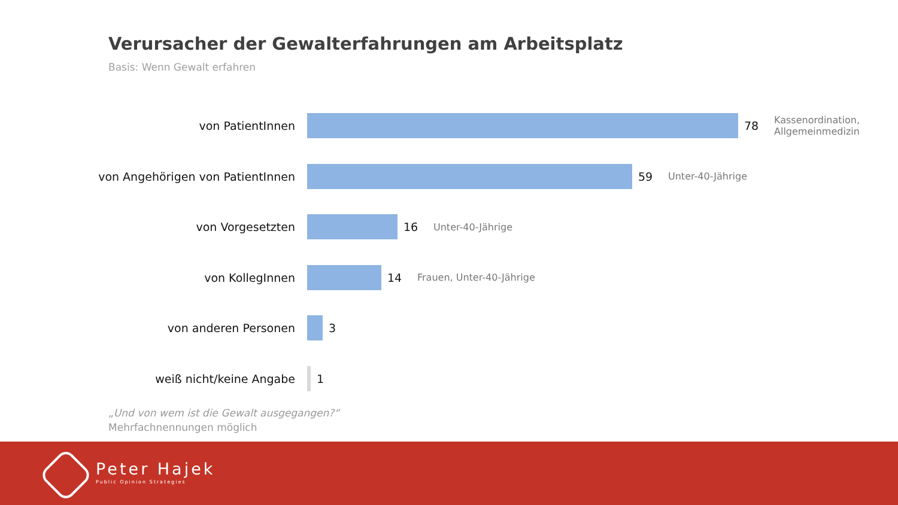Verursacher der Gewalterfahrungen am Arbeitsplatz
Basis: Wenn Gewalt erfahren
von PatientInnen 78
Kassenordination,
Allgemeinmedizin
von Angehörigen von PatientInnen 59
Unter-40-Jährige
von Vorgesetzten 16
Unter-40-Jährige
von KollegInnen 14
Frauen, Unter-40-Jährige
von anderen Personen 3
weiß nicht/keine Angabe 1
„Und von wem ist die Gewalt ausgegangen?“
Mehrfachnennungen möglich
Peter Hajek
Public Opinion Strategies